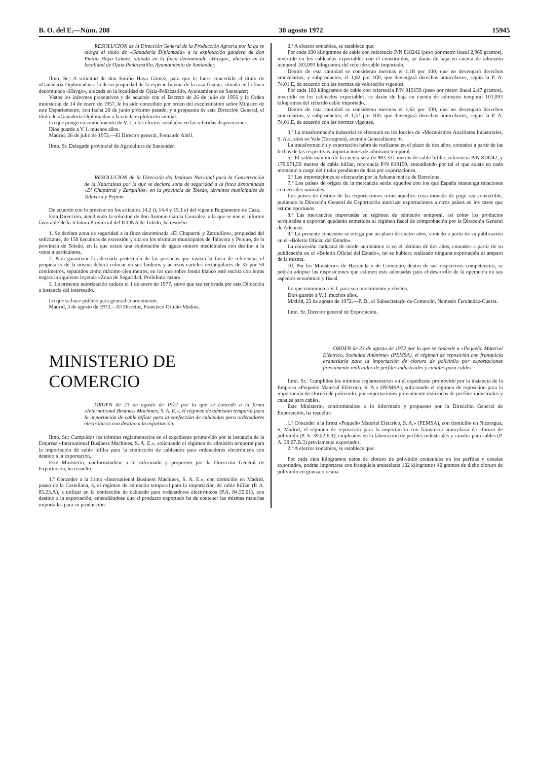B. O. del E.—Núm. 208 30 agosto 1972 15945
RESOLUCION de la Dirección General de la Producción Agraria por la qu se otorga el título de «Ganadería Diplomada» a la explotación gandera de don Emilio Haya Gómez, situada en la finca denominada «Haygo», ubicada en la localidad de Ojaiz-Peñacastillo, Ayuntamiento de Santander.
Ilmo. Sr.: A solicitud de don Emilio Haya Gómez, para que le fuese concedido el título de «Ganadería Diplomada» a la de su propiedad de la especie bovina de la raza frisona, situada en la finca denominada «Haygo», ubicada en la localidad de Ojaiz-Peñacastillo, Ayuntamiento de Santander;
Vistos los informes preceptivos y de acuerdo con el Decreto de 26 de julio de 1956 y la Orden ministerial de 14 de enero de 1957, le ha sido concedido por orden del excelentísimo señor Ministro de este Departamento, con fecha 20 de junio próximo pasado, y a propuesta de esta Dirección General, el título de «Ganadería Diplomada» a la citada explotación animal.
Lo que pongo en conocimiento de V. I. a los efectos señalados en las referidas disposiciones.
Dios guarde a V. I. muchos años.
Madrid, 26 de julio de 1972.—El Director general, Fernando Abril.
Ilmo. Sr. Delegado provincial de Agricultura de Santander.
RESOLUCION de la Dirección del Instituto Nacional para la Conservación de la Naturaleza por la que se declara zona de seguridad a la finca denominada «El Chaparral y Zarquillos» en la provincia de Toledo, términos municipales de Talavera y Pepino.
De acuerdo con lo previsto en los artículos 14.2 i), 14.4 y 15.1 e) del vigente Reglamento de Caza.
Esta Dirección, atendiendo la solicitud de don Antonio García González, a la que se une el informe favorable de la Jefatura Provincial del ICONA de Toledo, ha resuelto:
1. Se declara zona de seguridad a la finca denominada «El Chaparral y Zarquillos», propiedad del solicitante, de 150 hectáreas de extensión y sita en los términos municipales de Talavera y Pepino, de la provincia de Toledo, en la que existe una explotación de aguas minero medicinales con destino a la venta a particulares.
2. Para garantizar la adecuada protección de las personas que visitan la finca de referencia, el propietario de la misma deberá colocar en sus linderos y accesos carteles rectangulares de 33 por 50 centímetros, separados como máximo cien metros, en los que sobre fondo blanco esté escrita con letras negras la siguiente leyenda «Zona de Seguridad, Prohibido cazar».
3. La presente autorización caduca el 1 de enero de 1977, salvo que sea renovada por esta Dirección a instancia del interesado.
Lo que se hace público para general conocimiento.
Madrid, 3 de agosto de 1972.—El Director, Francisco Ortuño Medina.
MINISTERIO DE COMERCIO
ORDEN de 23 de agosto de 1972 por la que se concede a la firma «International Business Machines, S. A. E.», el régimen de admisión temporal para la importación de cable bifilar para la confección de cableados para ordenadores electrónicos con destino a la exportación.
Ilmo. Sr.: Cumplidos los trámites reglamentarios en el expediente promovido por la instancia de la Empresa «International Business Machines, S. A. E.», solicitando el régimen de admisión temporal para la importación de cable bifilar para la confección de cableados para ordenadores electrónicos con destino a la exportación,
Este Ministerio, conformándose a lo informado y propuesto por la Dirección General de Exportación, ha resuelto:
1.º Conceder a la firma «International Business Machines, S. A. E.», con domicilio en Madrid, paseo de la Castellana, 4, el régimen de admisión temporal para la importación de cable bifilar (P. A. 85.23.A), a utilizar en la confección de cableado para ordenadores electrónicos (P.A. 84.55.01), con destino a la exportación, entendiéndose que el producto exportado ha de contener las mismas materias importadas para su producción.
2.º A efectos contables, se establece que:
Por cada 100 kilogramos de cable con referencia P/N 818242 (peso por metro lineal 2,969 gramos), invertido en los cableados exportables con él constituidos, se darán de baja en cuenta de admisión temporal 103,093 kilogramos del referido cable importado.
Dentro de esta cantidad se consideran mermas el 1,18 por 100, que no devengará derechos arancelarios, y subproductos, el 1,82 por 100, que devengará derechos arancelarios, según la P. A. 74.01.E, de acuerdo con las normas de valoración vigentes.
Por cada 100 kilogramos de cable con referencia P/N 819159 (peso por metro lineal 2,47 gramos), invertido en los cableados exportables, se darán de baja en cuenta de admisión temporal 103,093 kilogramos del referido cable importado.
Dentro de esta cantidad se consideran mermas el 1,63 por 100, que no devengará derechos arancelarios, y subproductos, el 1,37 por 100, que devengará derechos arancelarios, según la P. A. 74.01.E, de acuerdo con las normas vigentes.
3.º La transformación industrial se efectuará en los locales de «Mecanismos Auxiliares Industriales, S. A.», sitos en Vals (Tarragona), avenida Generalísimo, 6.
La transformación y exportación habrá de realizarse en el plazo de dos años, contados a partir de las fechas de las respectivas importaciones de admisión temporal.
5.º El saldo máximo de la cuenta será de 983.331 metros de cable bifilar, referencia P/N 818242, y 179.971,59 metros de cable bifilar, referencia P/N 819159, entendiendo por tal el que exista en cada momento a cargo del titular pendiente de data por exportaciones.
6.º Las importaciones se efectuarán por la Aduana matriz de Barcelona.
7.º Los países de origen de la mercancía serán aquellos con los que España mantenga relaciones comerciales normales.
Los países de destino de las exportaciones serán aquellos cuya moneda de pago sea convertible, pudiendo la Dirección General de Exportación autorizar exportaciones a otros países en los casos que estime oportunos.
8.º Las mercancías importadas en régimen de admisión temporal, así como los productos terminados a exportar, quedarán sometidos al régimen fiscal de comprobación por la Dirección General de Aduanas.
9.º La presente concesión se otorga por un plazo de cuatro años, contado a partir de su publicación en el «Boletín Oficial del Estado».
La concesión caducará de modo automático si en el término de dos años, contados a partir de su publicación en el «Boletín Oficial del Estado», no se hubiera realizado ninguna exportación al amparo de la misma.
10. Por los Ministerios de Hacienda y de Comercio, dentro de sus respectivas competencias, se podrán adoptar las disposiciones que estimen más adecuadas para el desarrollo de la operación en sus aspectos económico y fiscal.
Lo que comunico a V. I. para su conocimiento y efectos.
Dios guarde a V. I. muchos años.
Madrid, 23 de agosto de 1972.—P. D., el Subsecretario de Comercio, Nemesio Fernández-Cuesta.
Ilmo. Sr. Director general de Exportación.
ORDEN de 23 de agosto de 1972 por la que se concede a «Pequeño Material Eléctrico, Sociedad Anónima» (PEMSA), el régimen de reposición con franquicia arancelaria para la importación de cloruro de polivinilo por exportaciones previamente realizadas de perfiles industriales y canales para cables.
Ilmo. Sr.: Cumplidos los trámites reglamentarios en el expediente promovido por la instancia de la Empresa «Pequeño Material Eléctrico, S. A.» (PEMSA), solicitando el régimen de reposición para la importación de cloruro de polivinilo, por exportaciones previamente realizadas de perfiles industriales y canales para cables,
Este Ministerio, conformándose a lo informado y propuesto por la Dirección General de Exportación, ha resuelto:
1.º Conceder a la firma «Pequeño Material Eléctrico, S. A.» (PEMSA), con domicilio en Nicaragua, 6, Madrid, el régimen de reposición para la importación con franquicia arancelaria de cloruro de polivinilo (P. A. 39.02.E.1), empleados en la fabricación de perfiles industriales y canales para cables (P. A. 39.07.B.3) previamente exportados.
2.º A efectos contables, se establece que:
Por cada cien kilogramos netos de cloruro de polivinilo contenidos en los perfiles y canales exportados, podrán importarse con franquicia arancelaria 102 kilogramos 40 gramos de dicho cloruro de polivinilo en granza o resina.